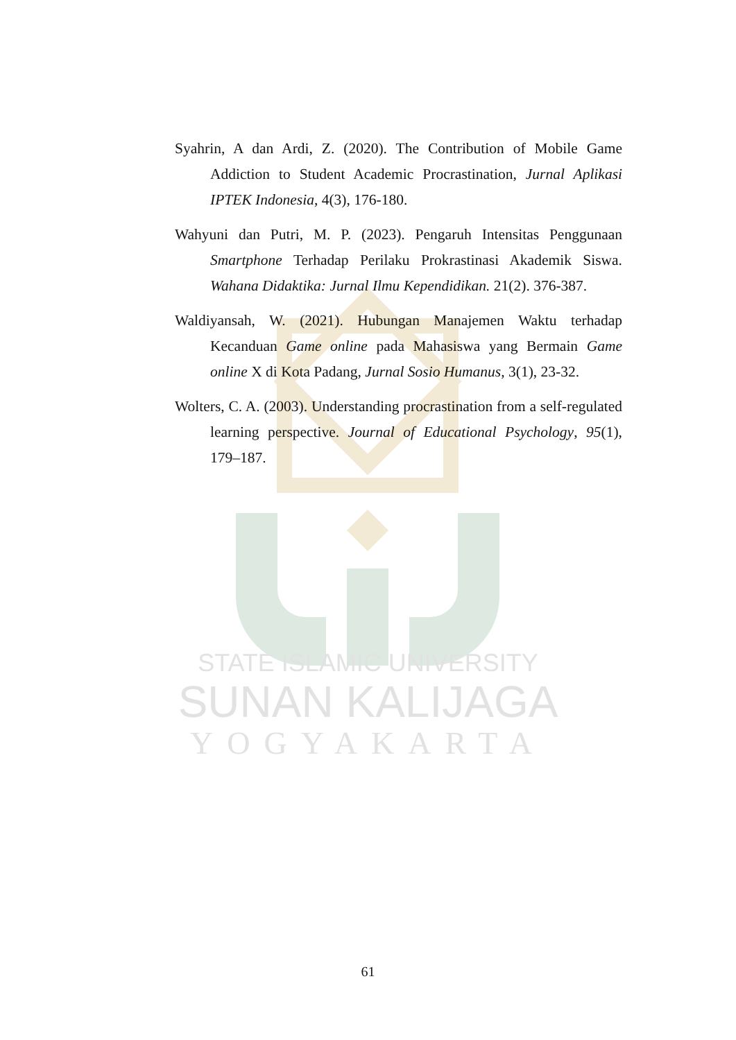STATE ISLAMIC UNIVERSITY
SUNAN KALIJAGA
YOGYAKARTA
Syahrin, A dan Ardi, Z. (2020). The Contribution of Mobile Game Addiction to Student Academic Procrastination, Jurnal Aplikasi IPTEK Indonesia, 4(3), 176-180.
Wahyuni dan Putri, M. P. (2023). Pengaruh Intensitas Penggunaan Smartphone Terhadap Perilaku Prokrastinasi Akademik Siswa. Wahana Didaktika: Jurnal Ilmu Kependidikan. 21(2). 376-387.
Waldiyansah, W. (2021). Hubungan Manajemen Waktu terhadap Kecanduan Game online pada Mahasiswa yang Bermain Game online X di Kota Padang, Jurnal Sosio Humanus, 3(1), 23-32.
Wolters, C. A. (2003). Understanding procrastination from a self-regulated learning perspective. Journal of Educational Psychology, 95(1), 179–187.
61